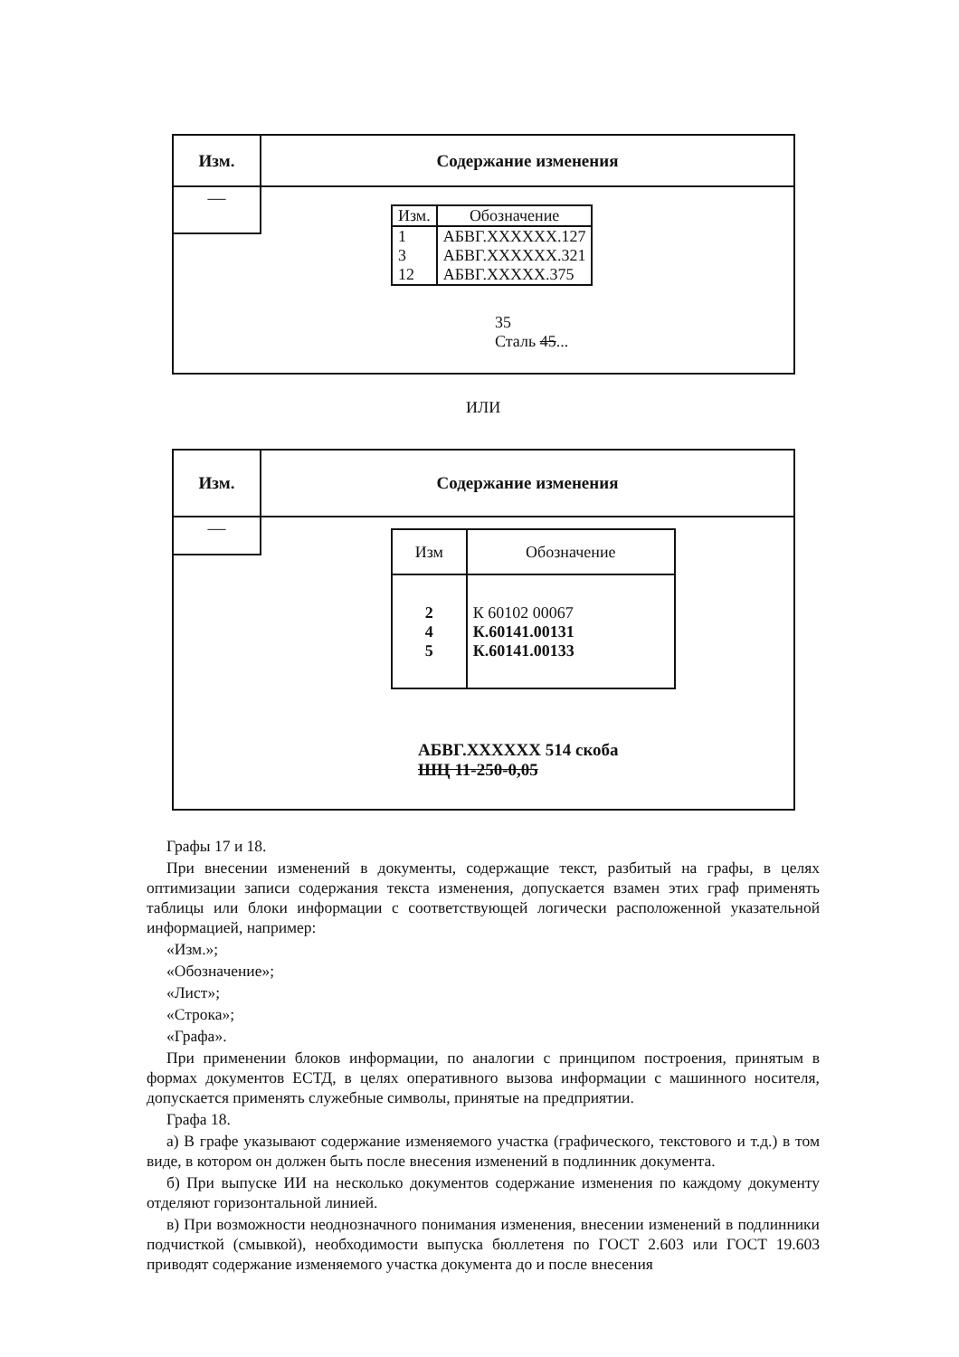Изм. Содержание изменения
—
| Изм. | Обозначение |
| --- | --- |
| 1 | АБВГ.XXXXXX.127 |
| 3 | АБВГ.XXXXXX.321 |
| 12 | АБВГ.XXXXX.375 |
35
Сталь 45...
ИЛИ
Изм. Содержание изменения
—
| Изм | Обозначение |
| --- | --- |
| 2 4 5 | К 60102 00067 К.60141.00131 К.60141.00133 |
АБВГ.XXXXXX 514 скоба
ШЦ 11-250-0,05
Графы 17 и 18.
При внесении изменений в документы, содержащие текст, разбитый на графы, в целях оптимизации записи содержания текста изменения, допускается взамен этих граф применять таблицы или блоки информации с соответствующей логически расположенной указательной информацией, например:
«Изм.»;
«Обозначение»;
«Лист»;
«Строка»;
«Графа».
При применении блоков информации, по аналогии с принципом построения, принятым в формах документов ЕСТД, в целях оперативного вызова информации с машинного носителя, допускается применять служебные символы, принятые на предприятии.
Графа 18.
а) В графе указывают содержание изменяемого участка (графического, текстового и т.д.) в том виде, в котором он должен быть после внесения изменений в подлинник документа.
б) При выпуске ИИ на несколько документов содержание изменения по каждому документу отделяют горизонтальной линией.
в) При возможности неоднозначного понимания изменения, внесении изменений в подлинники подчисткой (смывкой), необходимости выпуска бюллетеня по ГОСТ 2.603 или ГОСТ 19.603 приводят содержание изменяемого участка документа до и после внесения